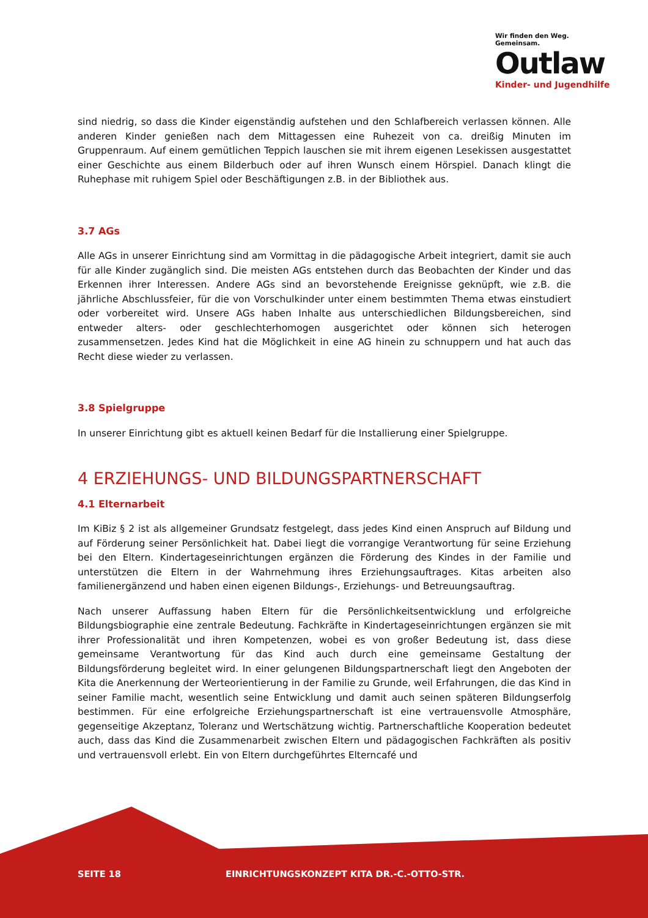Wir finden den Weg. Gemeinsam.
Outlaw
Kinder- und Jugendhilfe
sind niedrig, so dass die Kinder eigenständig aufstehen und den Schlafbereich verlassen können. Alle anderen Kinder genießen nach dem Mittagessen eine Ruhezeit von ca. dreißig Minuten im Gruppenraum. Auf einem gemütlichen Teppich lauschen sie mit ihrem eigenen Lesekissen ausgestattet einer Geschichte aus einem Bilderbuch oder auf ihren Wunsch einem Hörspiel. Danach klingt die Ruhephase mit ruhigem Spiel oder Beschäftigungen z.B. in der Bibliothek aus.
3.7 AGs
Alle AGs in unserer Einrichtung sind am Vormittag in die pädagogische Arbeit integriert, damit sie auch für alle Kinder zugänglich sind. Die meisten AGs entstehen durch das Beobachten der Kinder und das Erkennen ihrer Interessen. Andere AGs sind an bevorstehende Ereignisse geknüpft, wie z.B. die jährliche Abschlussfeier, für die von Vorschulkinder unter einem bestimmten Thema etwas einstudiert oder vorbereitet wird. Unsere AGs haben Inhalte aus unterschiedlichen Bildungsbereichen, sind entweder alters- oder geschlechterhomogen ausgerichtet oder können sich heterogen zusammensetzen. Jedes Kind hat die Möglichkeit in eine AG hinein zu schnuppern und hat auch das Recht diese wieder zu verlassen.
3.8 Spielgruppe
In unserer Einrichtung gibt es aktuell keinen Bedarf für die Installierung einer Spielgruppe.
4 ERZIEHUNGS- UND BILDUNGSPARTNERSCHAFT
4.1 Elternarbeit
Im KiBiz § 2 ist als allgemeiner Grundsatz festgelegt, dass jedes Kind einen Anspruch auf Bildung und auf Förderung seiner Persönlichkeit hat. Dabei liegt die vorrangige Verantwortung für seine Erziehung bei den Eltern. Kindertageseinrichtungen ergänzen die Förderung des Kindes in der Familie und unterstützen die Eltern in der Wahrnehmung ihres Erziehungsauftrages. Kitas arbeiten also familienergänzend und haben einen eigenen Bildungs-, Erziehungs- und Betreuungsauftrag.
Nach unserer Auffassung haben Eltern für die Persönlichkeitsentwicklung und erfolgreiche Bildungsbiographie eine zentrale Bedeutung. Fachkräfte in Kindertageseinrichtungen ergänzen sie mit ihrer Professionalität und ihren Kompetenzen, wobei es von großer Bedeutung ist, dass diese gemeinsame Verantwortung für das Kind auch durch eine gemeinsame Gestaltung der Bildungsförderung begleitet wird. In einer gelungenen Bildungspartnerschaft liegt den Angeboten der Kita die Anerkennung der Werteorientierung in der Familie zu Grunde, weil Erfahrungen, die das Kind in seiner Familie macht, wesentlich seine Entwicklung und damit auch seinen späteren Bildungserfolg bestimmen. Für eine erfolgreiche Erziehungspartnerschaft ist eine vertrauensvolle Atmosphäre, gegenseitige Akzeptanz, Toleranz und Wertschätzung wichtig. Partnerschaftliche Kooperation bedeutet auch, dass das Kind die Zusammenarbeit zwischen Eltern und pädagogischen Fachkräften als positiv und vertrauensvoll erlebt. Ein von Eltern durchgeführtes Elterncafé und
SEITE 18 EINRICHTUNGSKONZEPT KITA DR.-C.-OTTO-STR.